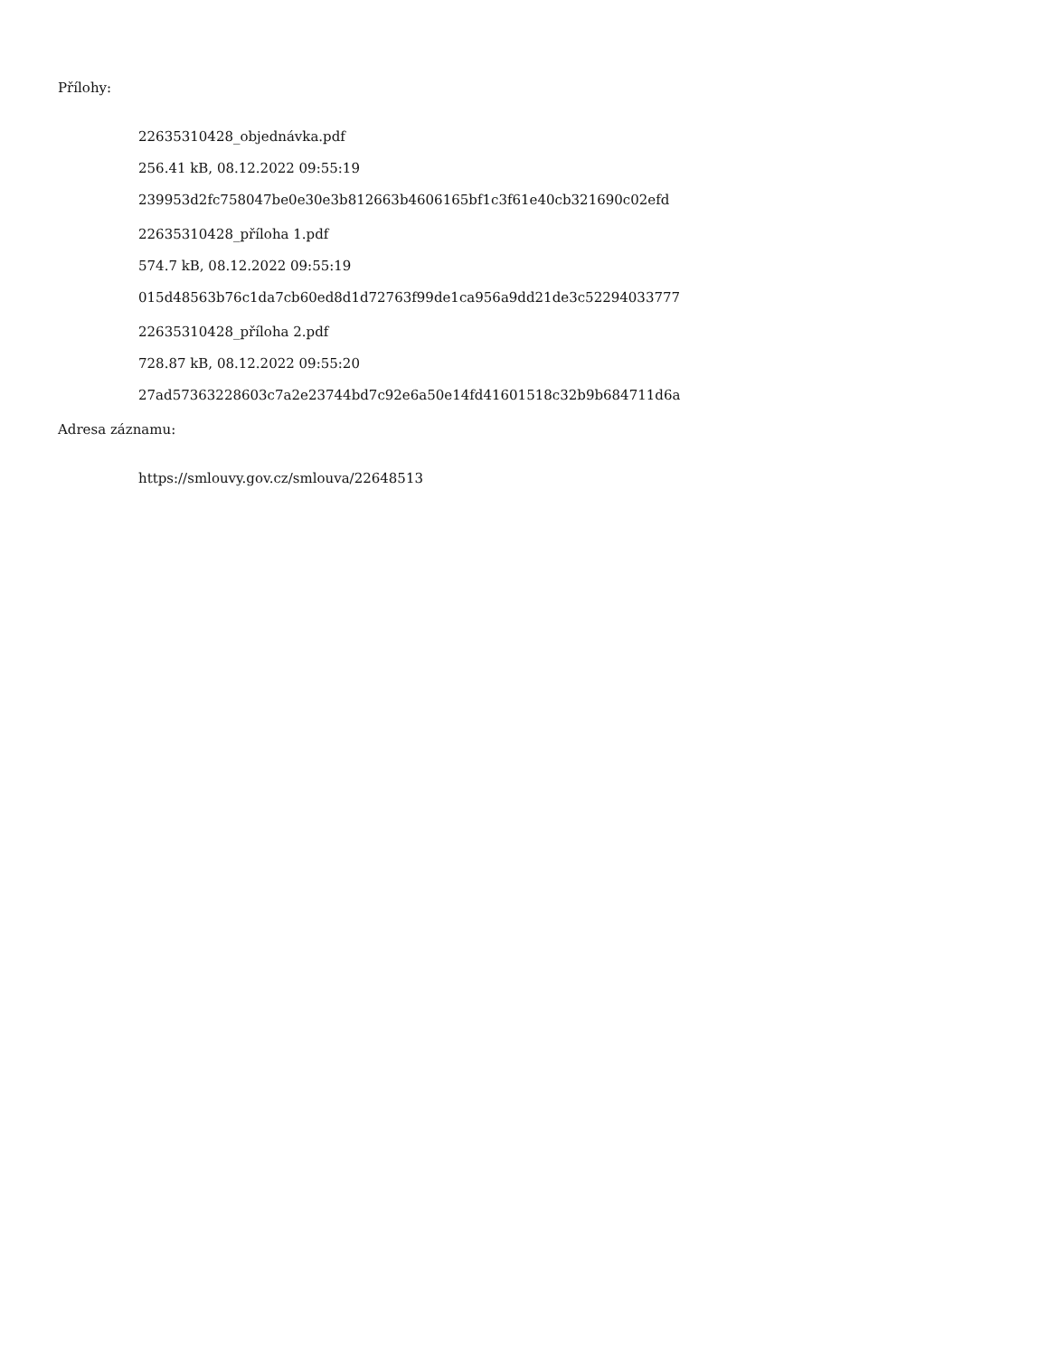Přílohy:
22635310428_objednávka.pdf
256.41 kB, 08.12.2022 09:55:19
239953d2fc758047be0e30e3b812663b4606165bf1c3f61e40cb321690c02efd
22635310428_příloha 1.pdf
574.7 kB, 08.12.2022 09:55:19
015d48563b76c1da7cb60ed8d1d72763f99de1ca956a9dd21de3c52294033777
22635310428_příloha 2.pdf
728.87 kB, 08.12.2022 09:55:20
27ad57363228603c7a2e23744bd7c92e6a50e14fd41601518c32b9b684711d6a
Adresa záznamu:
https://smlouvy.gov.cz/smlouva/22648513